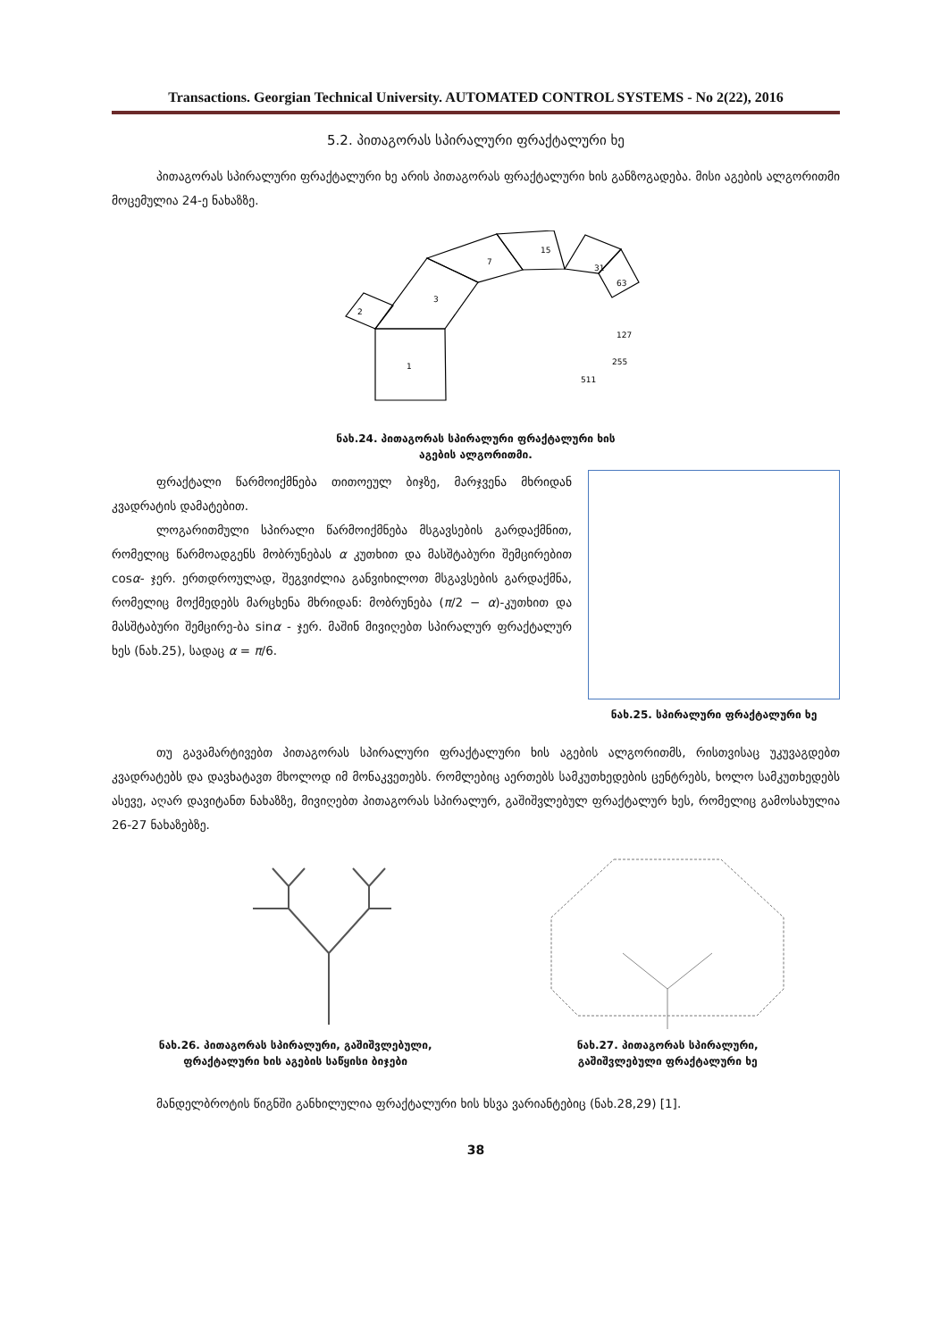Transactions. Georgian Technical University. AUTOMATED CONTROL SYSTEMS - No 2(22), 2016
5.2. პითაგორას სპირალური ფრაქტალური ხე
პითაგორას სპირალური ფრაქტალური ხე არის პითაგორას ფრაქტალური ხის განზოგადება. მისი აგების ალგორითმი მოცემულია 24-ე ნახაზზე.
1
2
3
7
15
31
63
127
255
511
ნახ.24. პითაგორას სპირალური ფრაქტალური ხის
აგების ალგორითმი.
ფრაქტალი წარმოიქმნება თითოეულ ბიჯზე, მარჯვენა მხრიდან კვადრატის დამატებით.
ლოგარითმული სპირალი წარმოიქმნება მსგავსების გარდაქმნით, რომელიც წარმოადგენს მობრუნებას α კუთხით და მასშტაბური შემცირებით cosα- ჯერ. ერთდროულად, შეგვიძლია განვიხილოთ მსგავსების გარდაქმნა, რომელიც მოქმედებს მარცხენა მხრიდან: მობრუნება (π/2 − α)-კუთხით და მასშტაბური შემცირე-ბა sinα - ჯერ. მაშინ მივიღებთ სპირალურ ფრაქტალურ ხეს (ნახ.25), სადაც α = π/6.
ნახ.25. სპირალური ფრაქტალური ხე
თუ გავამარტივებთ პითაგორას სპირალური ფრაქტალური ხის აგების ალგორითმს, რისთვისაც უკუვაგდებთ კვადრატებს და დავხატავთ მხოლოდ იმ მონაკვეთებს. რომლებიც აერთებს სამკუთხედების ცენტრებს, ხოლო სამკუთხედებს ასევე, აღარ დავიტანთ ნახაზზე, მივიღებთ პითაგორას სპირალურ, გაშიშვლებულ ფრაქტალურ ხეს, რომელიც გამოსახულია 26-27 ნახაზებზე.
ნახ.26. პითაგორას სპირალური, გაშიშვლებული,
ფრაქტალური ხის აგების საწყისი ბიჯები
ნახ.27. პითაგორას სპირალური,
გაშიშვლებული ფრაქტალური ხე
მანდელბროტის წიგნში განხილულია ფრაქტალური ხის ხსვა ვარიანტებიც (ნახ.28,29) [1].
38